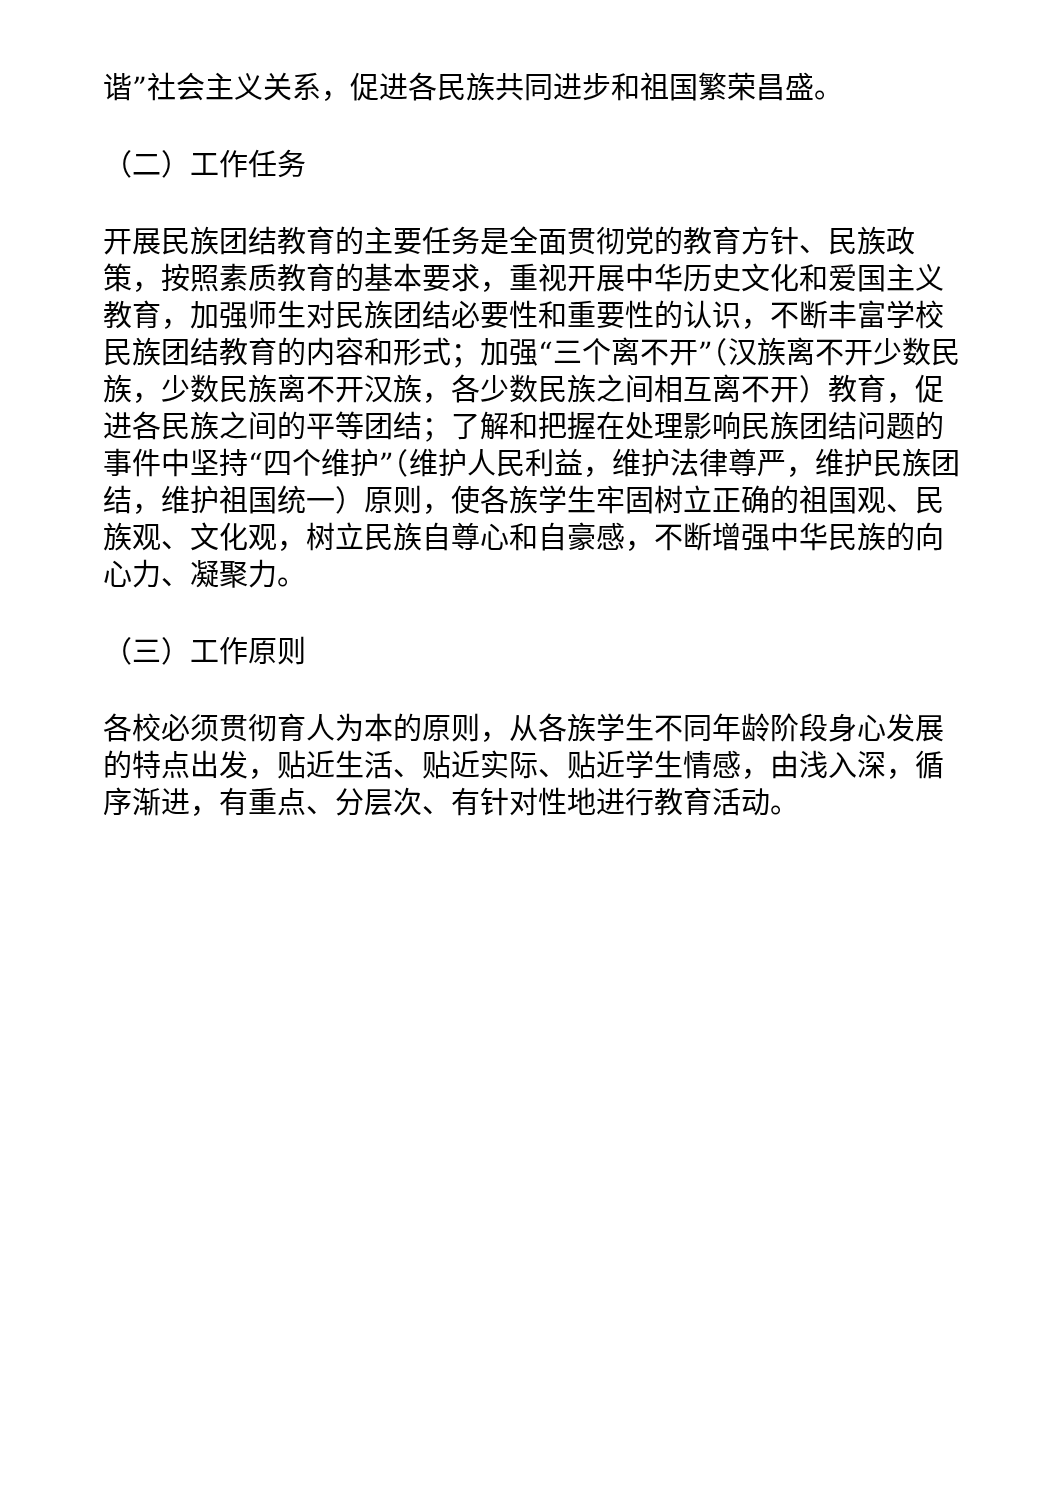谐”社会主义关系，促进各民族共同进步和祖国繁荣昌盛。
（二）工作任务
开展民族团结教育的主要任务是全面贯彻党的教育方针、民族政策，按照素质教育的基本要求，重视开展中华历史文化和爱国主义教育，加强师生对民族团结必要性和重要性的认识，不断丰富学校民族团结教育的内容和形式；加强“三个离不开”（汉族离不开少数民族，少数民族离不开汉族，各少数民族之间相互离不开）教育，促进各民族之间的平等团结；了解和把握在处理影响民族团结问题的事件中坚持“四个维护”（维护人民利益，维护法律尊严，维护民族团结，维护祖国统一）原则，使各族学生牢固树立正确的祖国观、民族观、文化观，树立民族自尊心和自豪感，不断增强中华民族的向心力、凝聚力。
（三）工作原则
各校必须贯彻育人为本的原则，从各族学生不同年龄阶段身心发展的特点出发，贴近生活、贴近实际、贴近学生情感，由浅入深，循序渐进，有重点、分层次、有针对性地进行教育活动。